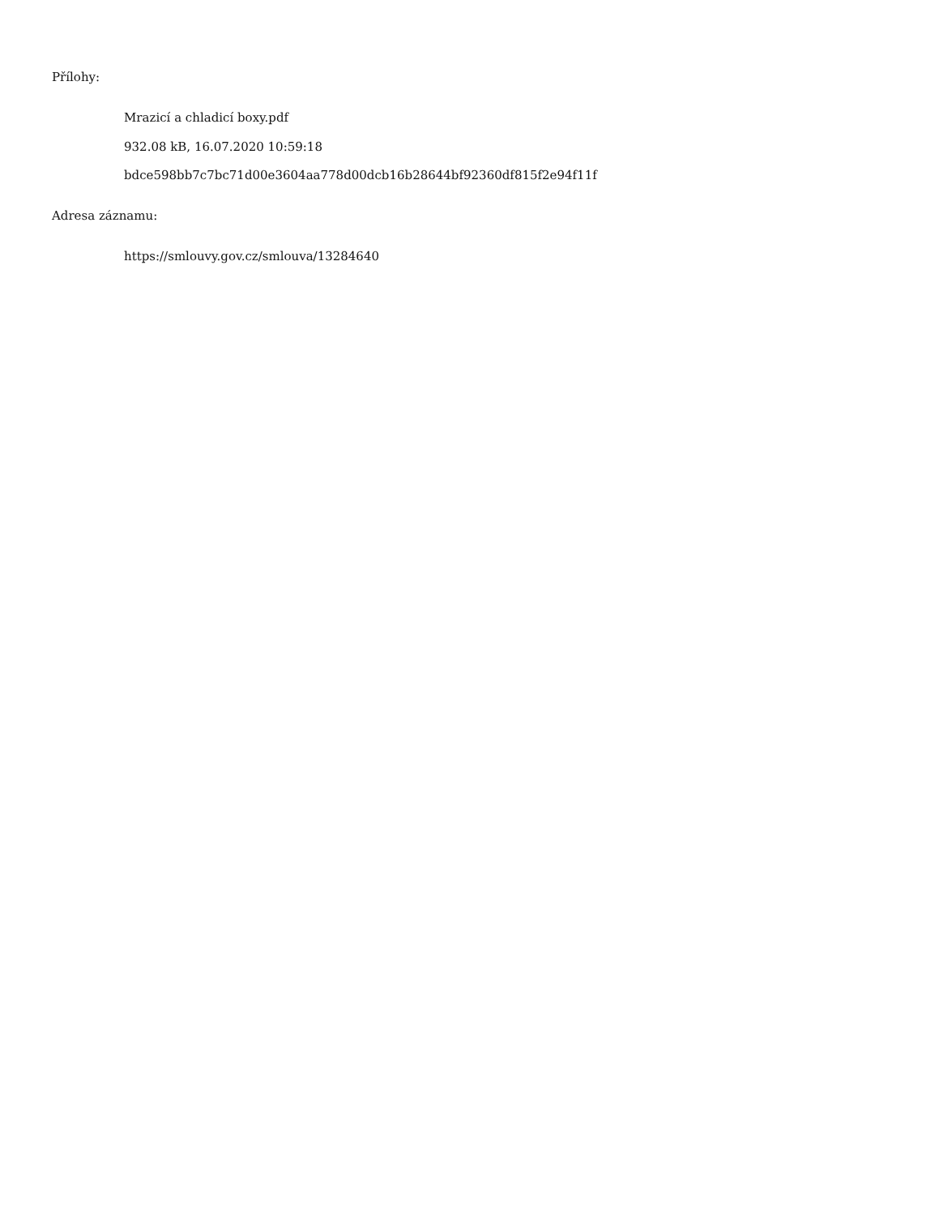Přílohy:
Mrazicí a chladicí boxy.pdf
932.08 kB, 16.07.2020 10:59:18
bdce598bb7c7bc71d00e3604aa778d00dcb16b28644bf92360df815f2e94f11f
Adresa záznamu:
https://smlouvy.gov.cz/smlouva/13284640